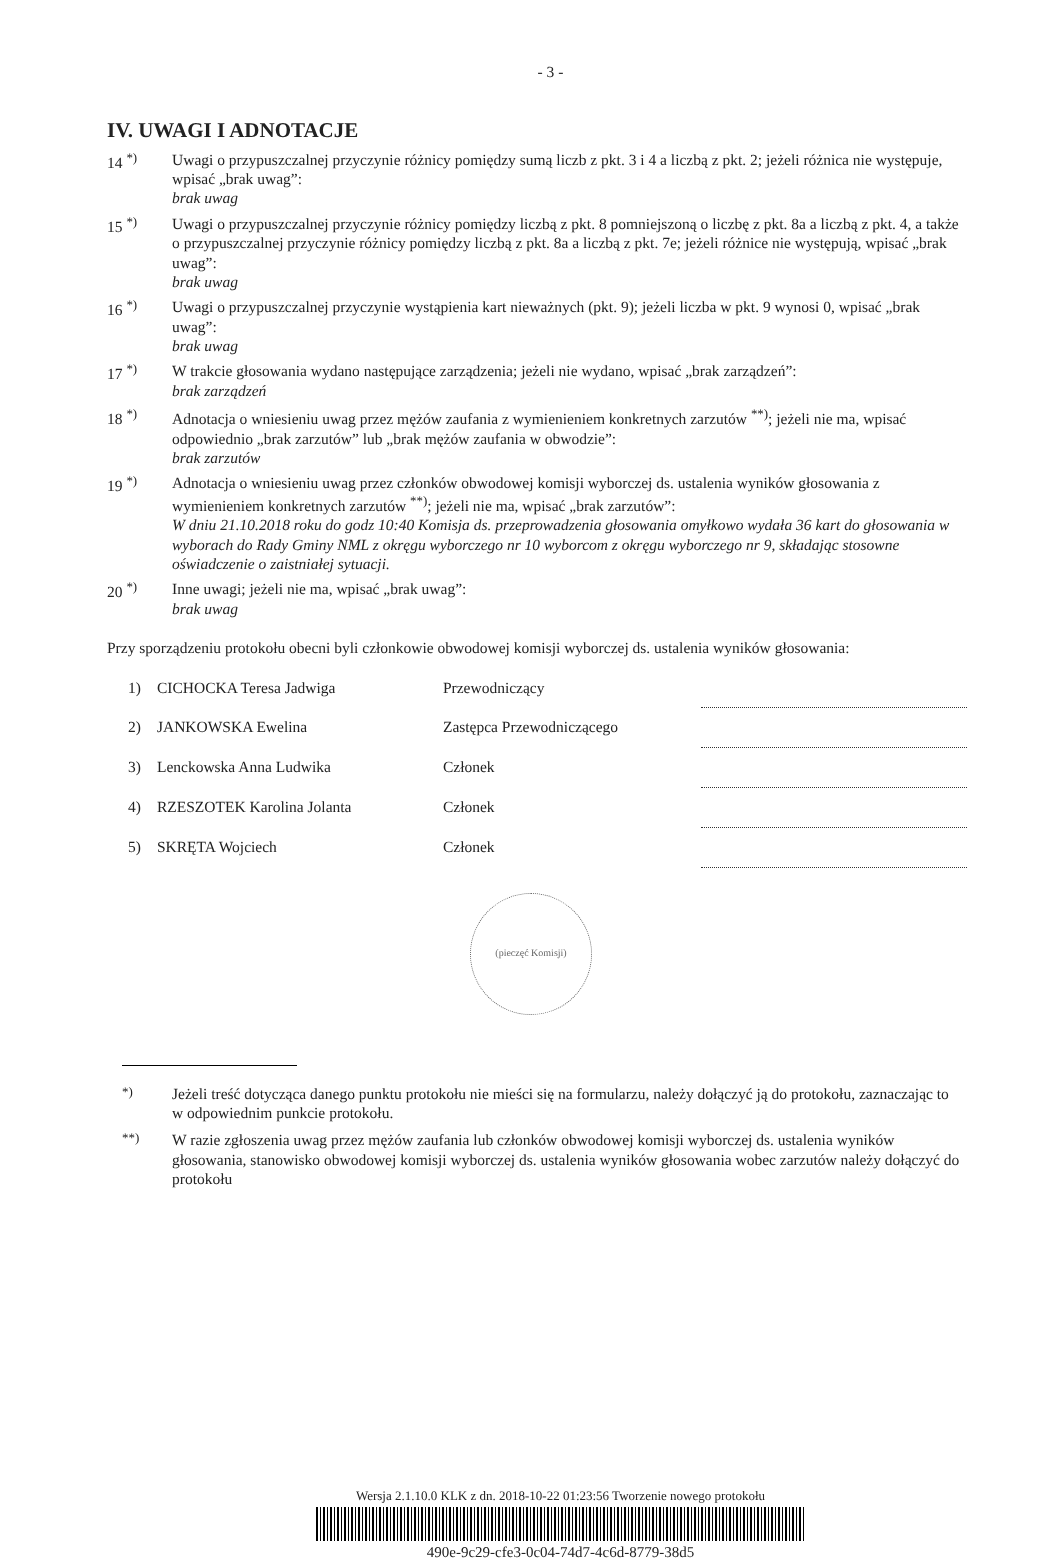- 3 -
IV. UWAGI I ADNOTACJE
14 <sup>*)</sup> Uwagi o przypuszczalnej przyczynie różnicy pomiędzy sumą liczb z pkt. 3 i 4 a liczbą z pkt. 2; jeżeli różnica nie występuje, wpisać „brak uwag”:
brak uwag
15 <sup>*)</sup> Uwagi o przypuszczalnej przyczynie różnicy pomiędzy liczbą z pkt. 8 pomniejszoną o liczbę z pkt. 8a a liczbą z pkt. 4, a także o przypuszczalnej przyczynie różnicy pomiędzy liczbą z pkt. 8a a liczbą z pkt. 7e; jeżeli różnice nie występują, wpisać „brak uwag”:
brak uwag
16 <sup>*)</sup> Uwagi o przypuszczalnej przyczynie wystąpienia kart nieważnych (pkt. 9); jeżeli liczba w pkt. 9 wynosi 0, wpisać „brak uwag”:
brak uwag
17 <sup>*)</sup> W trakcie głosowania wydano następujące zarządzenia; jeżeli nie wydano, wpisać „brak zarządzeń”:
brak zarządzeń
18 <sup>*)</sup> Adnotacja o wniesieniu uwag przez mężów zaufania z wymienieniem konkretnych zarzutów <sup>**)</sup>; jeżeli nie ma, wpisać odpowiednio „brak zarzutów” lub „brak mężów zaufania w obwodzie”:
brak zarzutów
19 <sup>*)</sup> Adnotacja o wniesieniu uwag przez członków obwodowej komisji wyborczej ds. ustalenia wyników głosowania z wymienieniem konkretnych zarzutów <sup>**)</sup>; jeżeli nie ma, wpisać „brak zarzutów”:
W dniu 21.10.2018 roku do godz 10:40 Komisja ds. przeprowadzenia głosowania omyłkowo wydała 36 kart do głosowania w wyborach do Rady Gminy NML z okręgu wyborczego nr 10 wyborcom z okręgu wyborczego nr 9, składając stosowne oświadczenie o zaistniałej sytuacji.
20 <sup>*)</sup> Inne uwagi; jeżeli nie ma, wpisać „brak uwag”:
brak uwag
Przy sporządzeniu protokołu obecni byli członkowie obwodowej komisji wyborczej ds. ustalenia wyników głosowania:
| 1) | CICHOCKA Teresa Jadwiga | Przewodniczący | |
| 2) | JANKOWSKA Ewelina | Zastępca Przewodniczącego | |
| 3) | Lenckowska Anna Ludwika | Członek | |
| 4) | RZESZOTEK Karolina Jolanta | Członek | |
| 5) | SKRĘTA Wojciech | Członek | |
(pieczęć Komisji)
<sup>*)</sup> Jeżeli treść dotycząca danego punktu protokołu nie mieści się na formularzu, należy dołączyć ją do protokołu, zaznaczając to w odpowiednim punkcie protokołu.
<sup>**)</sup> W razie zgłoszenia uwag przez mężów zaufania lub członków obwodowej komisji wyborczej ds. ustalenia wyników głosowania, stanowisko obwodowej komisji wyborczej ds. ustalenia wyników głosowania wobec zarzutów należy dołączyć do protokołu
Wersja 2.1.10.0 KLK z dn. 2018-10-22 01:23:56 Tworzenie nowego protokołu
490e-9c29-cfe3-0c04-74d7-4c6d-8779-38d5